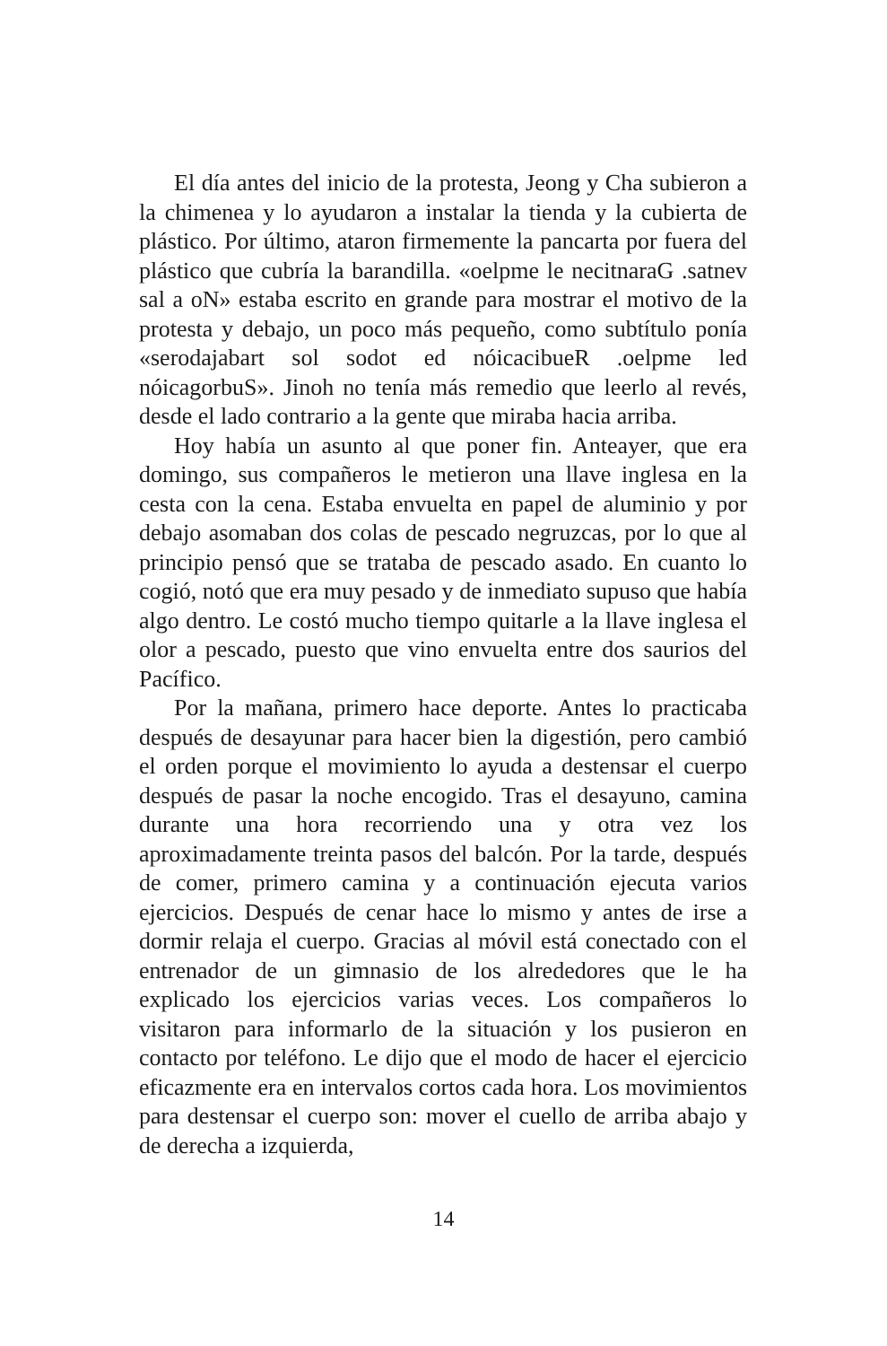El día antes del inicio de la protesta, Jeong y Cha subieron a la chimenea y lo ayudaron a instalar la tienda y la cubierta de plástico. Por último, ataron firmemente la pancarta por fuera del plástico que cubría la barandilla. «oelpme le necitnaraG .satnev sal a oN» estaba escrito en grande para mostrar el motivo de la protesta y debajo, un poco más pequeño, como subtítulo ponía «serodajabart sol sodot ed nóicacibueR .oelpme led nóicagorbuS». Jinoh no tenía más remedio que leerlo al revés, desde el lado contrario a la gente que miraba hacia arriba.
Hoy había un asunto al que poner fin. Anteayer, que era domingo, sus compañeros le metieron una llave inglesa en la cesta con la cena. Estaba envuelta en papel de aluminio y por debajo asomaban dos colas de pescado negruzcas, por lo que al principio pensó que se trataba de pescado asado. En cuanto lo cogió, notó que era muy pesado y de inmediato supuso que había algo dentro. Le costó mucho tiempo quitarle a la llave inglesa el olor a pescado, puesto que vino envuelta entre dos saurios del Pacífico.
Por la mañana, primero hace deporte. Antes lo practicaba después de desayunar para hacer bien la digestión, pero cambió el orden porque el movimiento lo ayuda a destensar el cuerpo después de pasar la noche encogido. Tras el desayuno, camina durante una hora recorriendo una y otra vez los aproximadamente treinta pasos del balcón. Por la tarde, después de comer, primero camina y a continuación ejecuta varios ejercicios. Después de cenar hace lo mismo y antes de irse a dormir relaja el cuerpo. Gracias al móvil está conectado con el entrenador de un gimnasio de los alrededores que le ha explicado los ejercicios varias veces. Los compañeros lo visitaron para informarlo de la situación y los pusieron en contacto por teléfono. Le dijo que el modo de hacer el ejercicio eficazmente era en intervalos cortos cada hora. Los movimientos para destensar el cuerpo son: mover el cuello de arriba abajo y de derecha a izquierda,
14